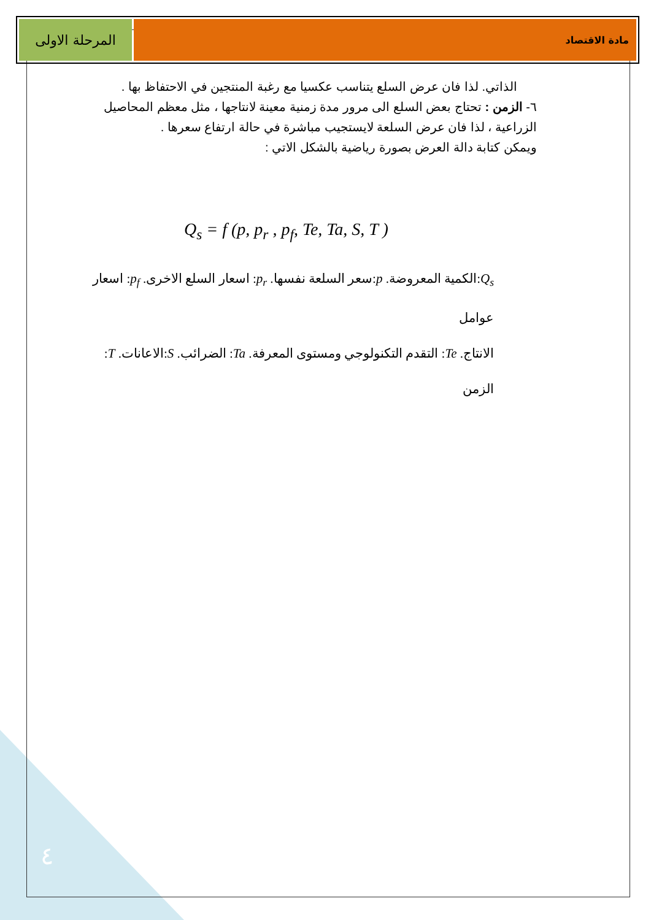المرحلة الاولى
مادة الاقتصاد
الذاتي. لذا فان عرض السلع يتناسب عكسيا مع رغبة المنتجين في الاحتفاظ بها .
٦- الزمن : تحتاج بعض السلع الى مرور مدة زمنية معينة لانتاجها ، مثل معظم المحاصيل الزراعية ، لذا فان عرض السلعة لايستجيب مباشرة في حالة ارتفاع سعرها .
ويمكن كتابة دالة العرض بصورة رياضية بالشكل الاتي :
Q<sub>s</sub> = f (p, p<sub>r</sub> , p<sub>f</sub>, Te, Ta, S, T )
Q<sub>s</sub>:الكمية المعروضة. p:سعر السلعة نفسها. p<sub>r</sub>: اسعار السلع الاخرى. p<sub>f</sub>: اسعار عوامل
الانتاج. Te: التقدم التكنولوجي ومستوى المعرفة. Ta: الضرائب. S:الاعانات. T: الزمن
٤